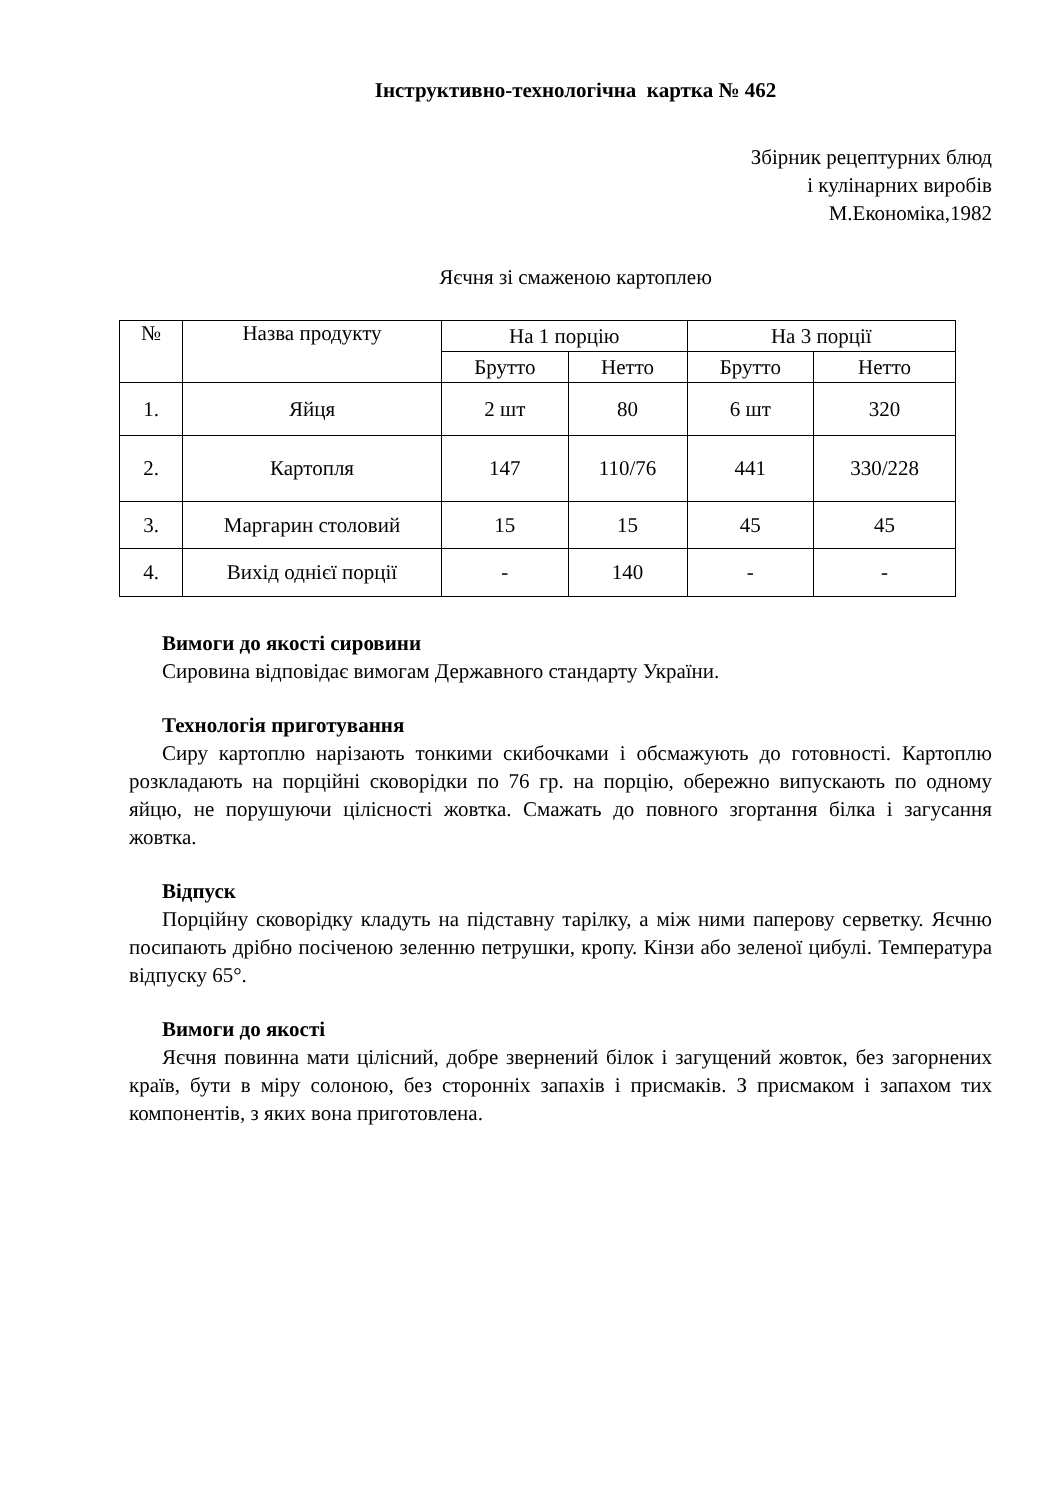Інструктивно-технологічна картка № 462
Збірник рецептурних блюд
і кулінарних виробів
М.Економіка,1982
Яєчня зі смаженою картоплею
| № | Назва продукту | На 1 порцію | | На 3 порції | |
| | | Брутто | Нетто | Брутто | Нетто |
| 1. | Яйця | 2 шт | 80 | 6 шт | 320 |
| 2. | Картопля | 147 | 110/76 | 441 | 330/228 |
| 3. | Маргарин столовий | 15 | 15 | 45 | 45 |
| 4. | Вихід однієї порції | - | 140 | - | - |
Вимоги до якості сировини
Сировина відповідає вимогам Державного стандарту України.
Технологія приготування
Сиру картоплю нарізають тонкими скибочками і обсмажують до готовності. Картоплю розкладають на порційні сковорідки по 76 гр. на порцію, обережно випускають по одному яйцю, не порушуючи цілісності жовтка. Смажать до повного згортання білка і загусання жовтка.
Відпуск
Порційну сковорідку кладуть на підставну тарілку, а між ними паперову серветку. Яєчню посипають дрібно посіченою зеленню петрушки, кропу. Кінзи або зеленої цибулі. Температура відпуску 65°.
Вимоги до якості
Яєчня повинна мати цілісний, добре звернений білок і загущений жовток, без загорнених країв, бути в міру солоною, без сторонніх запахів і присмаків. З присмаком і запахом тих компонентів, з яких вона приготовлена.